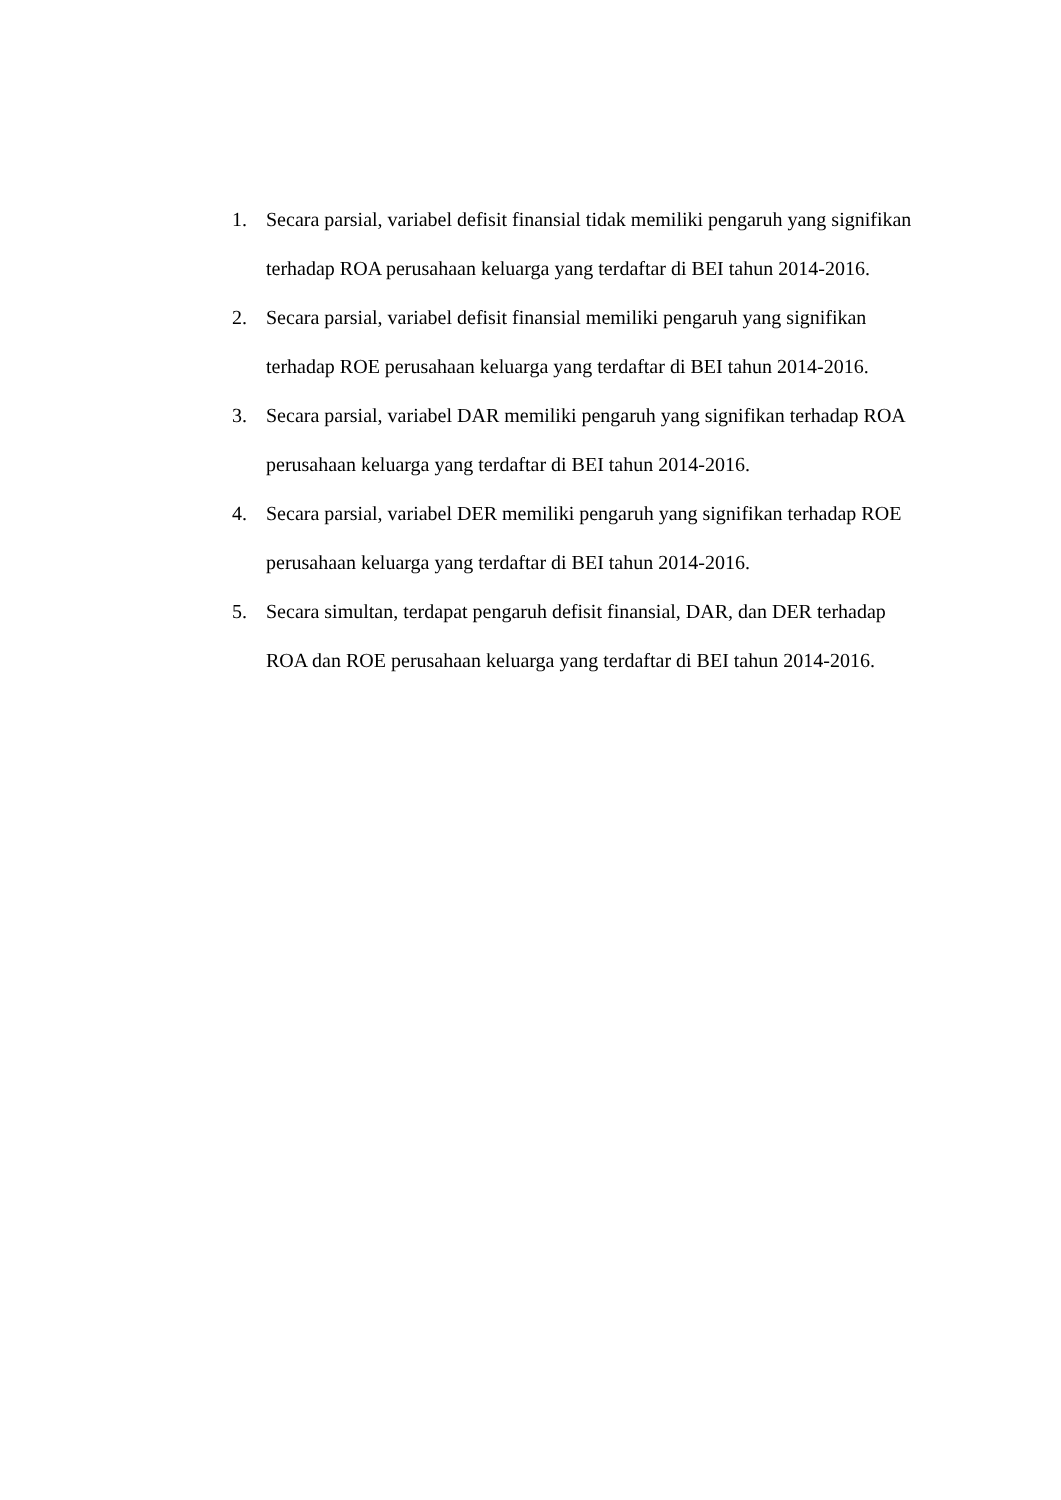1. Secara parsial, variabel defisit finansial tidak memiliki pengaruh yang signifikan terhadap ROA perusahaan keluarga yang terdaftar di BEI tahun 2014-2016.
2. Secara parsial, variabel defisit finansial memiliki pengaruh yang signifikan terhadap ROE perusahaan keluarga yang terdaftar di BEI tahun 2014-2016.
3. Secara parsial, variabel DAR memiliki pengaruh yang signifikan terhadap ROA perusahaan keluarga yang terdaftar di BEI tahun 2014-2016.
4. Secara parsial, variabel DER memiliki pengaruh yang signifikan terhadap ROE perusahaan keluarga yang terdaftar di BEI tahun 2014-2016.
5. Secara simultan, terdapat pengaruh defisit finansial, DAR, dan DER terhadap ROA dan ROE perusahaan keluarga yang terdaftar di BEI tahun 2014-2016.